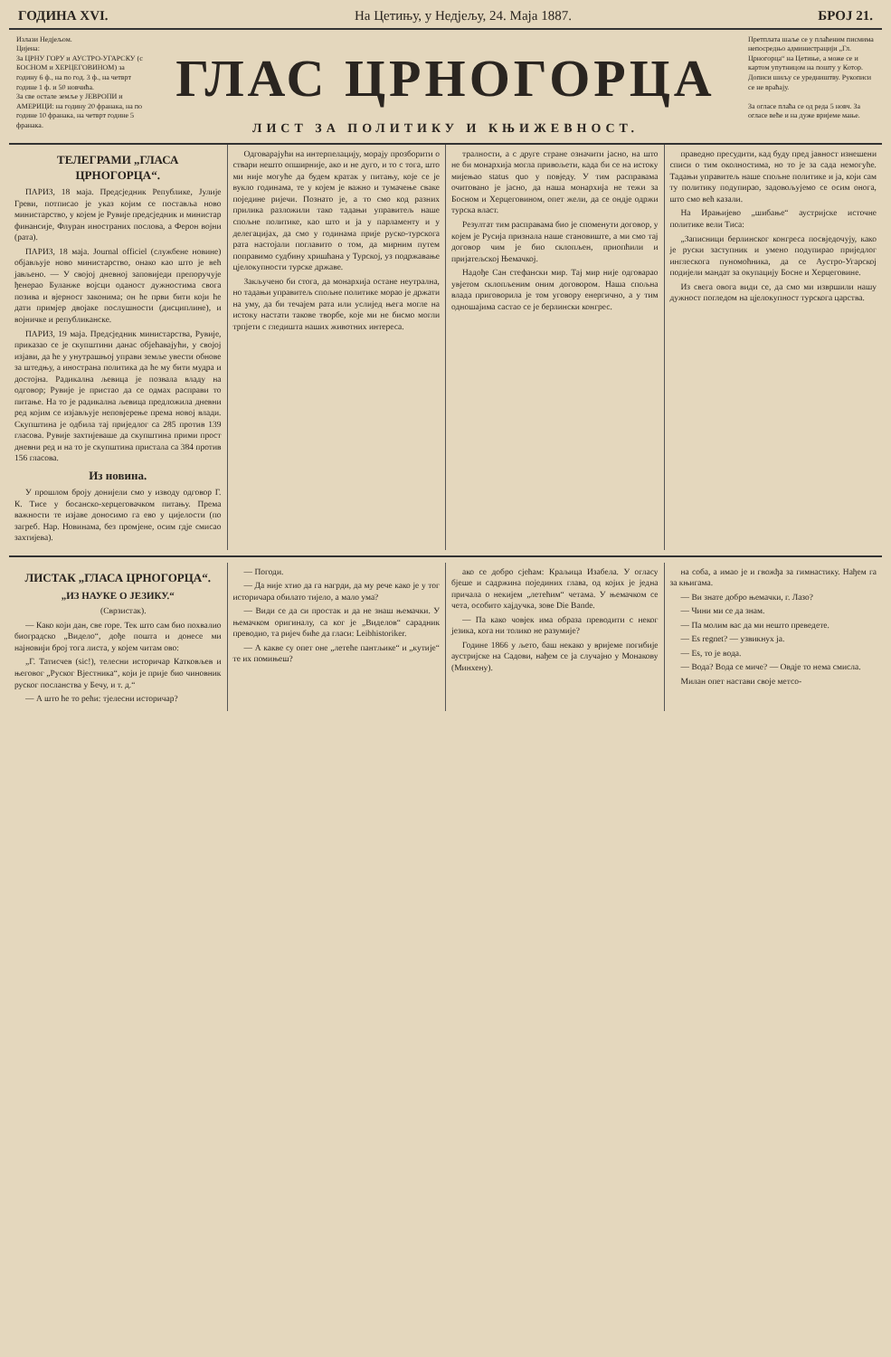ГОДИНА XVI. На Цетињу, у Недјељу, 24. Маја 1887. БРОЈ 21.
Излази Недјељом.
Цијена:
За ЦРНУ ГОРУ и АУСТРО-УГАРСКУ (с БОСНОМ и ХЕРЦЕГОВИНОМ) за годину 6 ф., на по год. 3 ф., на четврт године 1 ф. и 50 новчића.
За све остале земље у ЈЕВРОПИ и АМЕРИЦИ: на годину 20 франака, на по године 10 франака, на четврт године 5 франака.
ГЛАС ЦРНОГОРЦА
ЛИСТ ЗА ПОЛИТИКУ И КЊИЖЕВНОСТ.
Претплата шаље се у плаћеним писмима непосредњо администрацији „Гл. Црногорца“ на Цетиње, а може се и картом упутницом на пошту у Котор. Дописи шиљу се уредништву. Рукописи се не враћају.
За огласе плаћа се од реда 5 новч. За огласе веће и на дуже вријеме мање.
ТЕЛЕГРАМИ „ГЛАСА ЦРНОГОРЦА“.
ПАРИЗ, 18 маја. Предсједник Републике, Јулије Греви, потписао је указ којим се поставља ново министарство, у којем је Рувије предсједник и министар финансије, Флуран иностраних послова, а Ферон војни (рата).
ПАРИЗ, 18 маја. Journal officiel (службене новине) објављује ново министарство, онако као што је већ јављено. — У својој дневној заповиједи препоручује ђенерао Буланже војсци оданост дужностима свога позива и вјерност законима; он ће први бити који ће дати примјер двојаке послушности (дисциплине), и војничке и републиканске.
ПАРИЗ, 19 маја. Предсједник министарства, Рувије, приказао се је скупштини данас објећавајући, у својој изјави, да ће у унутрашњој управи земље увести обнове за штедњу, а иностранa политика да ће му бити мудра и достојна. Радикална љевица је позвала владу на одговор; Рувије је пристао да се одмах расправи то питање. На то је радикална љевица предложила дневни ред којим се изјављује неповјерење према новој влади. Скупштина је одбила тај приједлог са 285 против 139 гласова. Рувије захтијеваше да скупштина прими прост дневни ред и на то је скупштина пристала са 384 против 156 гласова.
Из новина.
У прошлом броју донијели смо у изводу одговор Г. К. Тисе у босанско-херцеговачком питању. Према важности те изјаве доносимо га ево у цијелости (по загреб. Нар. Новинама, без промјене, осим гдје смисао захтијева).
Одговарајући на интерпелацију, морају прозборити о ствари нешто опширније, ако и не дуго, и то с тога, што ми није могуће да будем кратак у питању, које се је вукло годинама, те у којем је важно и тумачење сваке поједине ријечи. Познато је, а то смо код разних прилика разложили тако тадањи управитељ наше спољне политике, као што и ја у парламенту и у делегацијах, да смо у годинама прије руско-турскога рата настојали поглавито о том, да мирним путем поправимо судбину хришћана у Турској, уз подржавање цјелокупности турске државе.
Закључено би стога, да монархија остане неутрална, но тадањи управитељ спољне политике морао је држати на уму, да би течајем рата или услијед њега могле на истоку настати такове творбе, које ми не бисмо могли трпјети с гледишта наших животних интереса.
тралности, а с друге стране означити јасно, на што не би монархија могла привољети, када би се на истоку мијењао status quo у повједу. У тим расправама очитовано је јасно, да наша монархија не тежи за Босном и Херцеговином, опет жели, да се ондје одржи турска власт.
Резултат тим расправама био је споменути договор, у којем је Русија признала наше становиште, а ми смо тај договор чим је био склопљен, приопћили и пријатељској Њемачкој.
Надође Сан стефански мир. Тај мир није одговарао увјетом склопљеним оним договором. Наша спољна влада приговорила је том уговору енергично, а у тим одношајима састао се је берлински конгрес.
праведно пресудити, кад буду пред јавност изнешени списи о тим околностима, но то је за сада немогуће. Тадањи управитељ наше спољне политике и ја, који сам ту политику подупирао, задовољујемо се осим онога, што смо већ казали.
На Ирањијево „шибање“ аустријске источне политике вели Тиса:
„Записници берлинског конгреса посвједочују, како је руски заступник и умено подупирао приједлог инглескога пуномоћника, да се Аустро-Угарској подијели мандат за окупацију Босне и Херцеговине.
Из свега овога види се, да смо ми извршили нашу дужност погледом на цјелокупност турскога царства.
ЛИСТАК „ГЛАСА ЦРНОГОРЦА“.
„ИЗ НАУКЕ О ЈЕЗИКУ.“
(Сврзистак).
— Како који дан, све горе. Тек што сам био похвалио биоградско „Виделo“, дође поштa и донесе ми најновији број тога листа, у којем читам ово:
„Г. Татисчев (sic!), телесни историчар Катковљев и његовог „Руског Вјестника“, који је прије био чиновник руског посланства у Бечу, и т. д.“
— А што ће то рећи: тјелесни историчар?
— Погоди.
— Да није хтио да га нагрди, да му рече како је у тог историчара обилато тијело, а мало ума?
— Види се да си простак и да не знаш њемачки. У њемачком оригиналу, са ког је „Виделов“ сарадник преводио, та ријеч биће да гласи: Leibhistoriker.
— А какве су опет оне „летеће пантљике“ и „кутије“ те их помињеш?
ако се добро сјећам: Краљица Изабела. У огласу бјеше и садржина појединих глава, од којих је једна причала о некијем „летећим“ четама. У њемачком се чета, особито хајдучка, зове Die Bande.
— Па како човјек има образа преводити с неког језика, кога ни толико не разумије?
Године 1866 у љето, баш некако у вријеме погибије аустријске на Садови, нађем се ја случајно у Монакову (Минхену).
на соба, а имао је и гвожђа за гимнастику. Нађем га за књигама.
— Ви знате добро њемачки, г. Лазо?
— Чини ми се да знам.
— Па молим вас да ми нешто преведете.
— Es regnet? — узвикнух ја.
— Es, то је вода.
— Вода? Вода се миче? — Овдје то нема смисла.
Милан опет настави своје метсо-